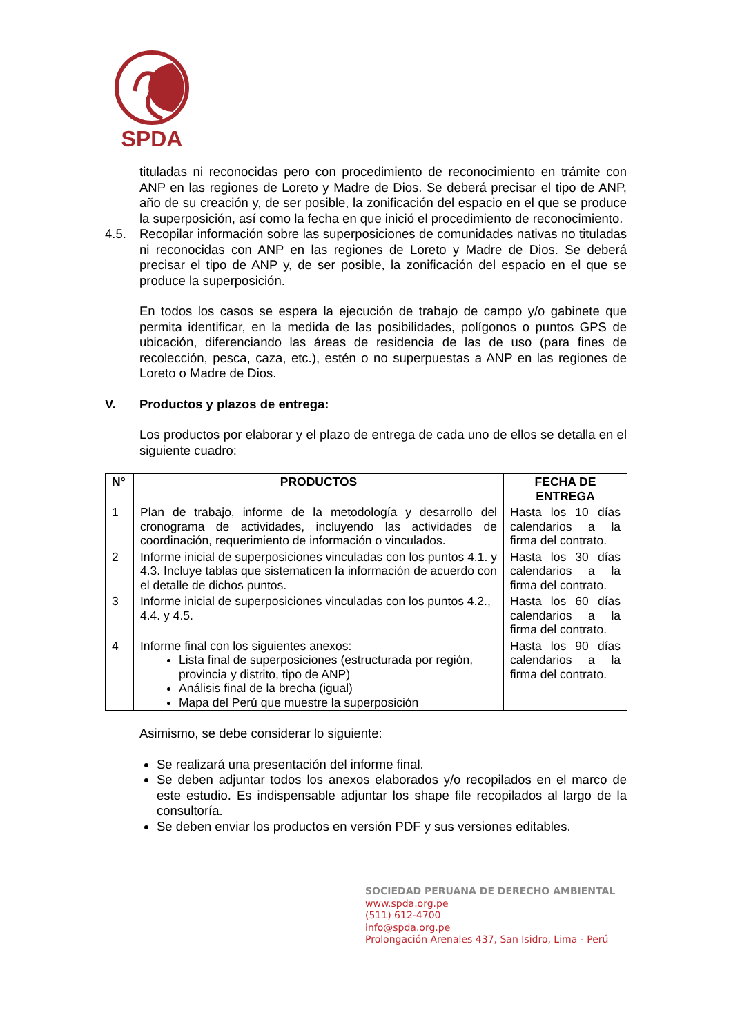SPDA
tituladas ni reconocidas pero con procedimiento de reconocimiento en trámite con ANP en las regiones de Loreto y Madre de Dios. Se deberá precisar el tipo de ANP, año de su creación y, de ser posible, la zonificación del espacio en el que se produce la superposición, así como la fecha en que inició el procedimiento de reconocimiento.
4.5. Recopilar información sobre las superposiciones de comunidades nativas no tituladas ni reconocidas con ANP en las regiones de Loreto y Madre de Dios. Se deberá precisar el tipo de ANP y, de ser posible, la zonificación del espacio en el que se produce la superposición.
En todos los casos se espera la ejecución de trabajo de campo y/o gabinete que permita identificar, en la medida de las posibilidades, polígonos o puntos GPS de ubicación, diferenciando las áreas de residencia de las de uso (para fines de recolección, pesca, caza, etc.), estén o no superpuestas a ANP en las regiones de Loreto o Madre de Dios.
V. Productos y plazos de entrega:
Los productos por elaborar y el plazo de entrega de cada uno de ellos se detalla en el siguiente cuadro:
| N° | PRODUCTOS | FECHA DE ENTREGA |
| --- | --- | --- |
| 1 | Plan de trabajo, informe de la metodología y desarrollo del cronograma de actividades, incluyendo las actividades de coordinación, requerimiento de información o vinculados. | Hasta los 10 días calendarios a la firma del contrato. |
| 2 | Informe inicial de superposiciones vinculadas con los puntos 4.1. y 4.3. Incluye tablas que sistematicen la información de acuerdo con el detalle de dichos puntos. | Hasta los 30 días calendarios a la firma del contrato. |
| 3 | Informe inicial de superposiciones vinculadas con los puntos 4.2., 4.4. y 4.5. | Hasta los 60 días calendarios a la firma del contrato. |
| 4 | Informe final con los siguientes anexos: Lista final de superposiciones (estructurada por región, provincia y distrito, tipo de ANP) Análisis final de la brecha (igual) Mapa del Perú que muestre la superposición | Hasta los 90 días calendarios a la firma del contrato. |
Asimismo, se debe considerar lo siguiente:
Se realizará una presentación del informe final.
Se deben adjuntar todos los anexos elaborados y/o recopilados en el marco de este estudio. Es indispensable adjuntar los shape file recopilados al largo de la consultoría.
Se deben enviar los productos en versión PDF y sus versiones editables.
SOCIEDAD PERUANA DE DERECHO AMBIENTAL
www.spda.org.pe
(511) 612-4700
info@spda.org.pe
Prolongación Arenales 437, San Isidro, Lima - Perú